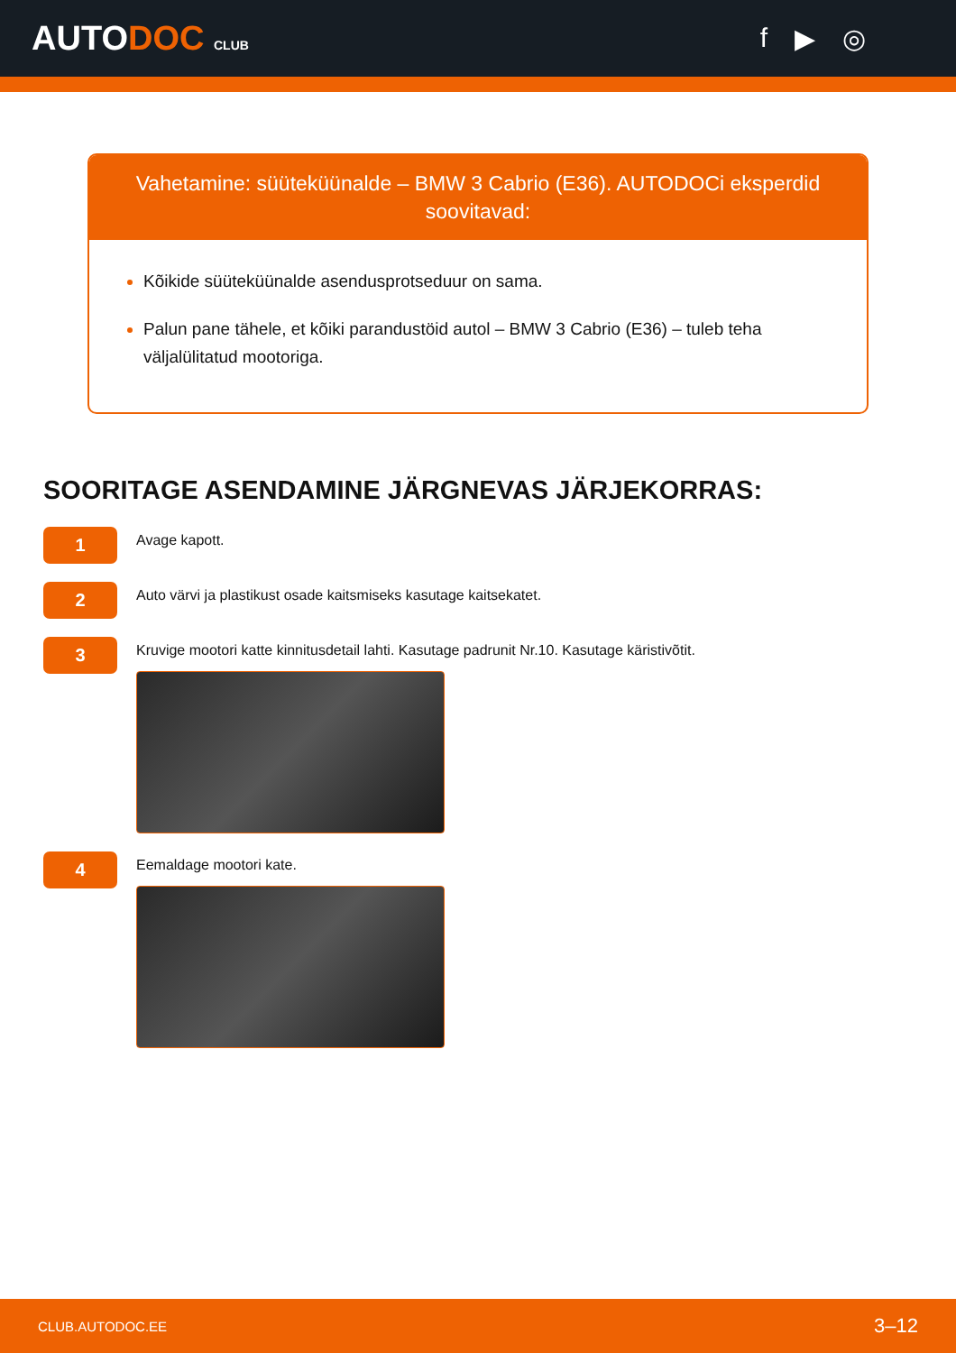AUTODOC CLUB
f ▶ ◎
Vahetamine: süüteküünalde – BMW 3 Cabrio (E36). AUTODOCi eksperdid soovitavad:
Kõikide süüteküünalde asendusprotseduur on sama.
Palun pane tähele, et kõiki parandustöid autol – BMW 3 Cabrio (E36) – tuleb teha väljalülitatud mootoriga.
SOORITAGE ASENDAMINE JÄRGNEVAS JÄRJEKORRAS:
1
Avage kapott.
2
Auto värvi ja plastikust osade kaitsmiseks kasutage kaitsekatet.
3
Kruvige mootori katte kinnitusdetail lahti. Kasutage padrunit Nr.10. Kasutage käristivõtit.
4
Eemaldage mootori kate.
CLUB.AUTODOC.EE 3–12